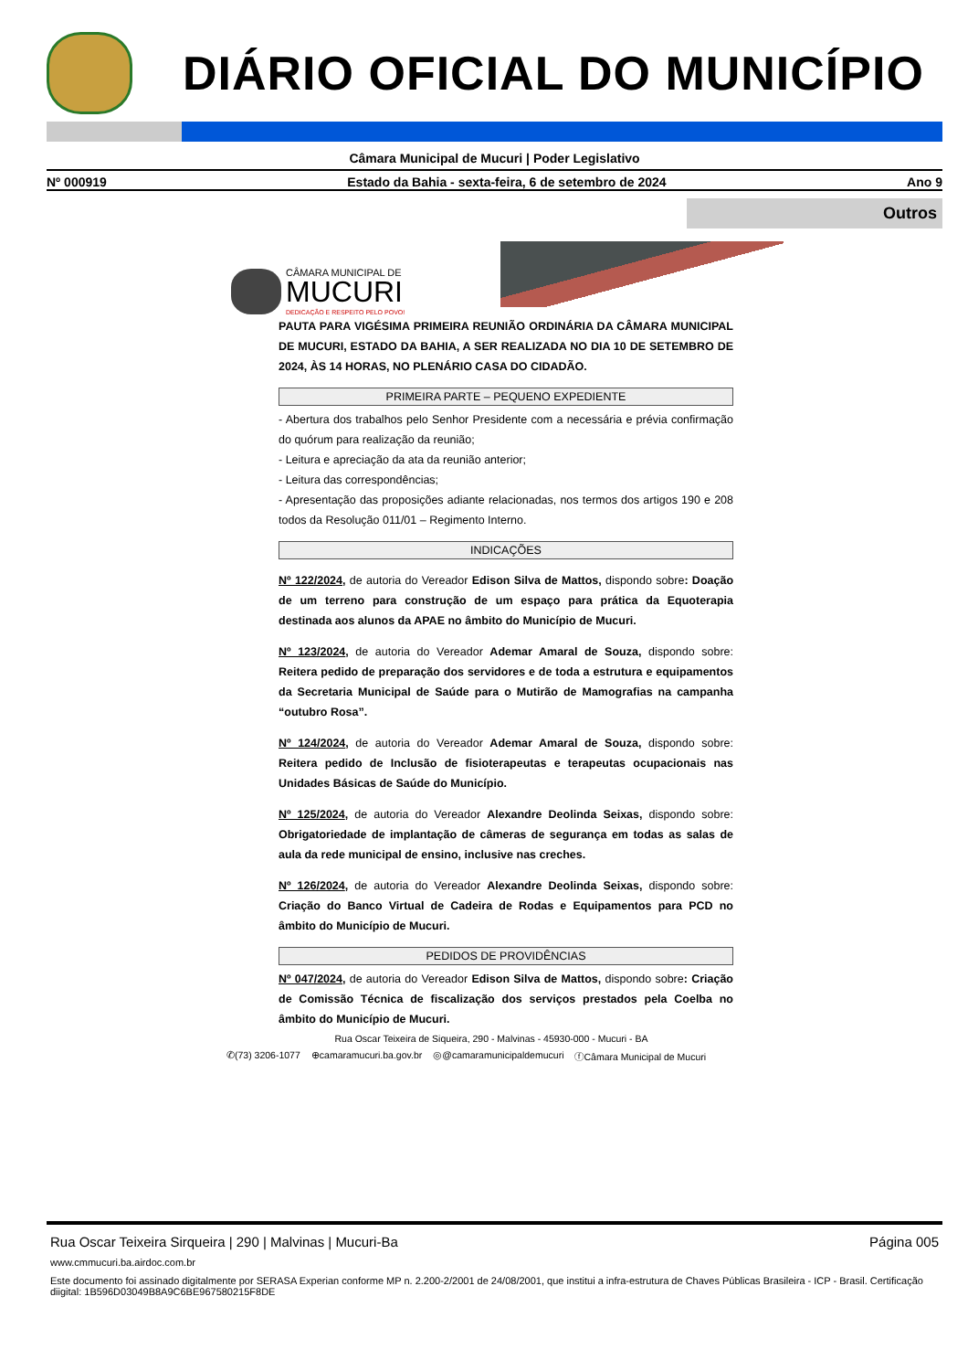DIÁRIO OFICIAL DO MUNICÍPIO
Câmara Municipal de Mucuri | Poder Legislativo
Nº 000919 Estado da Bahia - sexta-feira, 6 de setembro de 2024 Ano 9
Outros
CÂMARA MUNICIPAL DE
MUCURI
DEDICAÇÃO E RESPEITO PELO POVO!
PAUTA PARA VIGÉSIMA PRIMEIRA REUNIÃO ORDINÁRIA DA CÂMARA MUNICIPAL DE MUCURI, ESTADO DA BAHIA, A SER REALIZADA NO DIA 10 DE SETEMBRO DE 2024, ÀS 14 HORAS, NO PLENÁRIO CASA DO CIDADÃO.
PRIMEIRA PARTE – PEQUENO EXPEDIENTE
- Abertura dos trabalhos pelo Senhor Presidente com a necessária e prévia confirmação do quórum para realização da reunião;
- Leitura e apreciação da ata da reunião anterior;
- Leitura das correspondências;
- Apresentação das proposições adiante relacionadas, nos termos dos artigos 190 e 208 todos da Resolução 011/01 – Regimento Interno.
INDICAÇÕES
Nº 122/2024, de autoria do Vereador Edison Silva de Mattos, dispondo sobre: Doação de um terreno para construção de um espaço para prática da Equoterapia destinada aos alunos da APAE no âmbito do Município de Mucuri.
Nº 123/2024, de autoria do Vereador Ademar Amaral de Souza, dispondo sobre: Reitera pedido de preparação dos servidores e de toda a estrutura e equipamentos da Secretaria Municipal de Saúde para o Mutirão de Mamografias na campanha “outubro Rosa”.
Nº 124/2024, de autoria do Vereador Ademar Amaral de Souza, dispondo sobre: Reitera pedido de Inclusão de fisioterapeutas e terapeutas ocupacionais nas Unidades Básicas de Saúde do Município.
Nº 125/2024, de autoria do Vereador Alexandre Deolinda Seixas, dispondo sobre: Obrigatoriedade de implantação de câmeras de segurança em todas as salas de aula da rede municipal de ensino, inclusive nas creches.
Nº 126/2024, de autoria do Vereador Alexandre Deolinda Seixas, dispondo sobre: Criação do Banco Virtual de Cadeira de Rodas e Equipamentos para PCD no âmbito do Município de Mucuri.
PEDIDOS DE PROVIDÊNCIAS
Nº 047/2024, de autoria do Vereador Edison Silva de Mattos, dispondo sobre: Criação de Comissão Técnica de fiscalização dos serviços prestados pela Coelba no âmbito do Município de Mucuri.
Rua Oscar Teixeira de Siqueira, 290 - Malvinas - 45930-000 - Mucuri - BA
✆(73) 3206-1077 ⊕camaramucuri.ba.gov.br ◎@camaramunicipaldemucuri ⓕCâmara Municipal de Mucuri
Rua Oscar Teixeira Sirqueira | 290 | Malvinas | Mucuri-Ba Página 005
www.cmmucuri.ba.airdoc.com.br
Este documento foi assinado digitalmente por SERASA Experian conforme MP n. 2.200-2/2001 de 24/08/2001, que institui a infra-estrutura de Chaves Públicas Brasileira - ICP - Brasil. Certificação diigital: 1B596D03049B8A9C6BE967580215F8DE